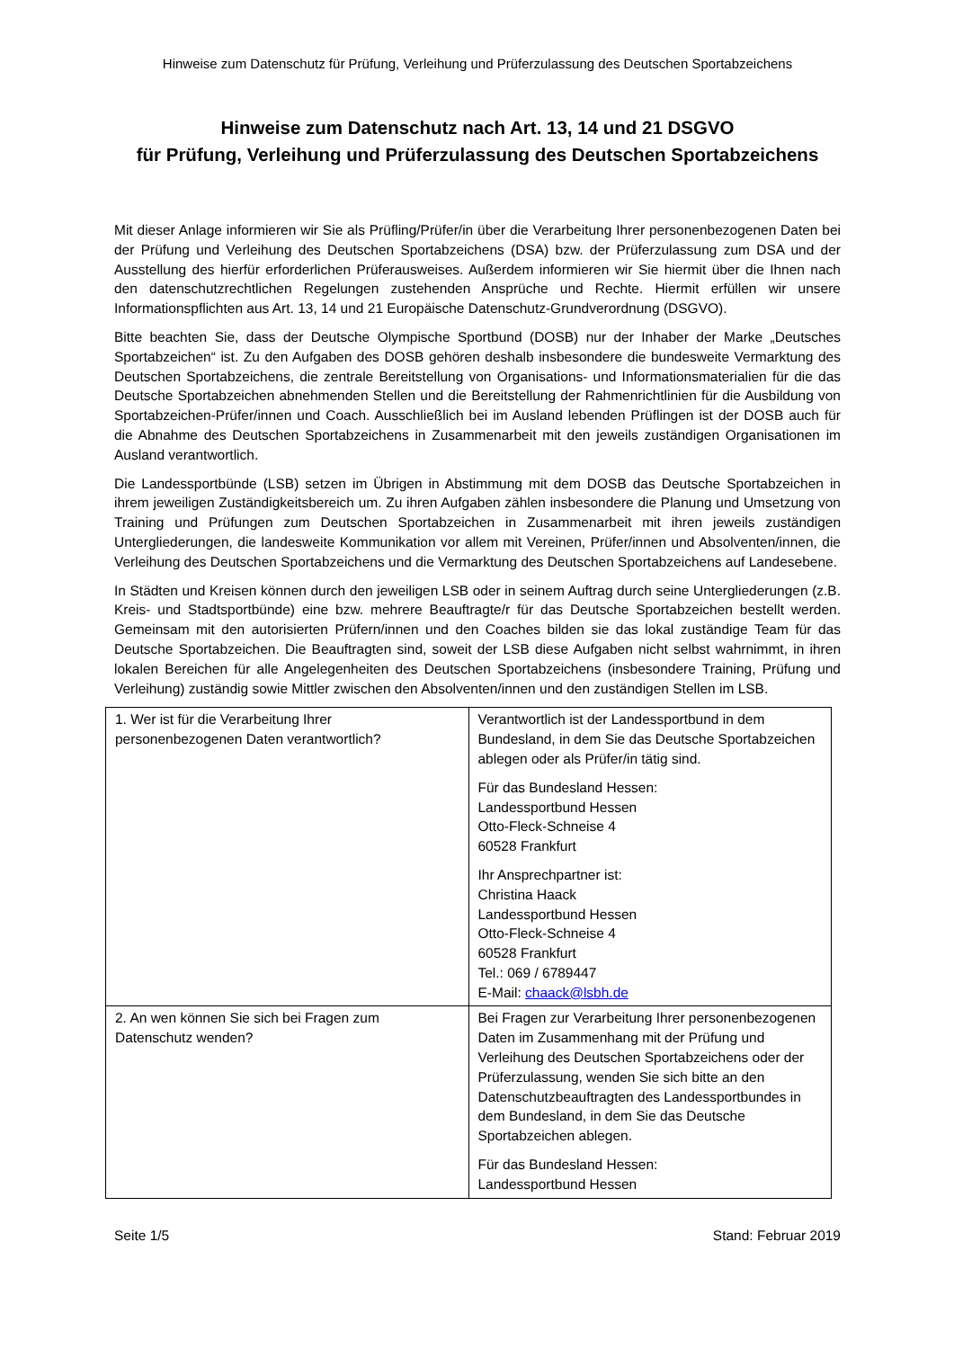Hinweise zum Datenschutz für Prüfung, Verleihung und Prüferzulassung des Deutschen Sportabzeichens
Hinweise zum Datenschutz nach Art. 13, 14 und 21 DSGVO
für Prüfung, Verleihung und Prüferzulassung des Deutschen Sportabzeichens
Mit dieser Anlage informieren wir Sie als Prüfling/Prüfer/in über die Verarbeitung Ihrer personenbezogenen Daten bei der Prüfung und Verleihung des Deutschen Sportabzeichens (DSA) bzw. der Prüferzulassung zum DSA und der Ausstellung des hierfür erforderlichen Prüferausweises. Außerdem informieren wir Sie hiermit über die Ihnen nach den datenschutzrechtlichen Regelungen zustehenden Ansprüche und Rechte. Hiermit erfüllen wir unsere Informationspflichten aus Art. 13, 14 und 21 Europäische Datenschutz-Grundverordnung (DSGVO).
Bitte beachten Sie, dass der Deutsche Olympische Sportbund (DOSB) nur der Inhaber der Marke „Deutsches Sportabzeichen“ ist. Zu den Aufgaben des DOSB gehören deshalb insbesondere die bundesweite Vermarktung des Deutschen Sportabzeichens, die zentrale Bereitstellung von Organisations- und Informationsmaterialien für die das Deutsche Sportabzeichen abnehmenden Stellen und die Bereitstellung der Rahmenrichtlinien für die Ausbildung von Sportabzeichen-Prüfer/innen und Coach. Ausschließlich bei im Ausland lebenden Prüflingen ist der DOSB auch für die Abnahme des Deutschen Sportabzeichens in Zusammenarbeit mit den jeweils zuständigen Organisationen im Ausland verantwortlich.
Die Landessportbünde (LSB) setzen im Übrigen in Abstimmung mit dem DOSB das Deutsche Sportabzeichen in ihrem jeweiligen Zuständigkeitsbereich um. Zu ihren Aufgaben zählen insbesondere die Planung und Umsetzung von Training und Prüfungen zum Deutschen Sportabzeichen in Zusammenarbeit mit ihren jeweils zuständigen Untergliederungen, die landesweite Kommunikation vor allem mit Vereinen, Prüfer/innen und Absolventen/innen, die Verleihung des Deutschen Sportabzeichens und die Vermarktung des Deutschen Sportabzeichens auf Landesebene.
In Städten und Kreisen können durch den jeweiligen LSB oder in seinem Auftrag durch seine Untergliederungen (z.B. Kreis- und Stadtsportbünde) eine bzw. mehrere Beauftragte/r für das Deutsche Sportabzeichen bestellt werden. Gemeinsam mit den autorisierten Prüfern/innen und den Coaches bilden sie das lokal zuständige Team für das Deutsche Sportabzeichen. Die Beauftragten sind, soweit der LSB diese Aufgaben nicht selbst wahrnimmt, in ihren lokalen Bereichen für alle Angelegenheiten des Deutschen Sportabzeichens (insbesondere Training, Prüfung und Verleihung) zuständig sowie Mittler zwischen den Absolventen/innen und den zuständigen Stellen im LSB.
| 1. Wer ist für die Verarbeitung Ihrer personenbezogenen Daten verantwortlich? | Verantwortlich ist der Landessportbund in dem Bundesland, in dem Sie das Deutsche Sportabzeichen ablegen oder als Prüfer/in tätig sind. Für das Bundesland Hessen: Landessportbund Hessen Otto-Fleck-Schneise 4 60528 Frankfurt Ihr Ansprechpartner ist: Christina Haack Landessportbund Hessen Otto-Fleck-Schneise 4 60528 Frankfurt Tel.: 069 / 6789447 E-Mail: chaack@lsbh.de |
| 2. An wen können Sie sich bei Fragen zum Datenschutz wenden? | Bei Fragen zur Verarbeitung Ihrer personenbezogenen Daten im Zusammenhang mit der Prüfung und Verleihung des Deutschen Sportabzeichens oder der Prüferzulassung, wenden Sie sich bitte an den Datenschutzbeauftragten des Landessportbundes in dem Bundesland, in dem Sie das Deutsche Sportabzeichen ablegen. Für das Bundesland Hessen: Landessportbund Hessen |
Seite 1/5 Stand: Februar 2019